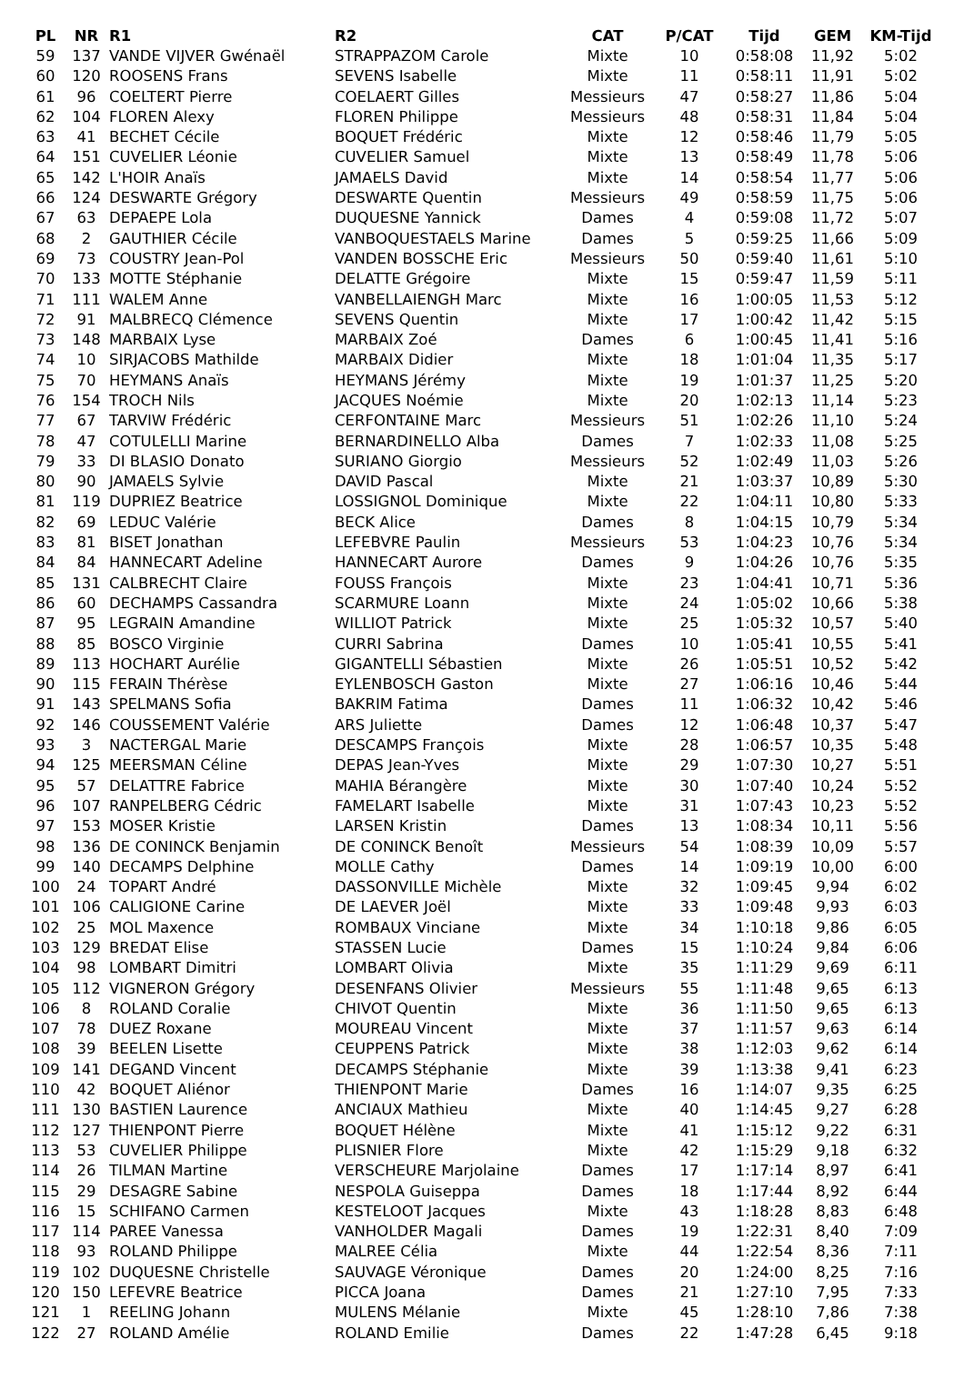| PL | NR | R1 | R2 | CAT | P/CAT | Tijd | GEM | KM-Tijd |
| --- | --- | --- | --- | --- | --- | --- | --- | --- |
| 59 | 137 | VANDE VIJVER Gwénaël | STRAPPAZOM Carole | Mixte | 10 | 0:58:08 | 11,92 | 5:02 |
| 60 | 120 | ROOSENS Frans | SEVENS Isabelle | Mixte | 11 | 0:58:11 | 11,91 | 5:02 |
| 61 | 96 | COELTERT Pierre | COELAERT Gilles | Messieurs | 47 | 0:58:27 | 11,86 | 5:04 |
| 62 | 104 | FLOREN Alexy | FLOREN Philippe | Messieurs | 48 | 0:58:31 | 11,84 | 5:04 |
| 63 | 41 | BECHET Cécile | BOQUET Frédéric | Mixte | 12 | 0:58:46 | 11,79 | 5:05 |
| 64 | 151 | CUVELIER Léonie | CUVELIER Samuel | Mixte | 13 | 0:58:49 | 11,78 | 5:06 |
| 65 | 142 | L'HOIR Anaïs | JAMAELS David | Mixte | 14 | 0:58:54 | 11,77 | 5:06 |
| 66 | 124 | DESWARTE Grégory | DESWARTE Quentin | Messieurs | 49 | 0:58:59 | 11,75 | 5:06 |
| 67 | 63 | DEPAEPE Lola | DUQUESNE Yannick | Dames | 4 | 0:59:08 | 11,72 | 5:07 |
| 68 | 2 | GAUTHIER Cécile | VANBOQUESTAELS Marine | Dames | 5 | 0:59:25 | 11,66 | 5:09 |
| 69 | 73 | COUSTRY Jean-Pol | VANDEN BOSSCHE Eric | Messieurs | 50 | 0:59:40 | 11,61 | 5:10 |
| 70 | 133 | MOTTE Stéphanie | DELATTE Grégoire | Mixte | 15 | 0:59:47 | 11,59 | 5:11 |
| 71 | 111 | WALEM Anne | VANBELLAIENGH Marc | Mixte | 16 | 1:00:05 | 11,53 | 5:12 |
| 72 | 91 | MALBRECQ Clémence | SEVENS Quentin | Mixte | 17 | 1:00:42 | 11,42 | 5:15 |
| 73 | 148 | MARBAIX Lyse | MARBAIX Zoé | Dames | 6 | 1:00:45 | 11,41 | 5:16 |
| 74 | 10 | SIRJACOBS Mathilde | MARBAIX Didier | Mixte | 18 | 1:01:04 | 11,35 | 5:17 |
| 75 | 70 | HEYMANS Anaïs | HEYMANS Jérémy | Mixte | 19 | 1:01:37 | 11,25 | 5:20 |
| 76 | 154 | TROCH Nils | JACQUES Noémie | Mixte | 20 | 1:02:13 | 11,14 | 5:23 |
| 77 | 67 | TARVIW Frédéric | CERFONTAINE Marc | Messieurs | 51 | 1:02:26 | 11,10 | 5:24 |
| 78 | 47 | COTULELLI Marine | BERNARDINELLO Alba | Dames | 7 | 1:02:33 | 11,08 | 5:25 |
| 79 | 33 | DI BLASIO Donato | SURIANO Giorgio | Messieurs | 52 | 1:02:49 | 11,03 | 5:26 |
| 80 | 90 | JAMAELS Sylvie | DAVID Pascal | Mixte | 21 | 1:03:37 | 10,89 | 5:30 |
| 81 | 119 | DUPRIEZ Beatrice | LOSSIGNOL Dominique | Mixte | 22 | 1:04:11 | 10,80 | 5:33 |
| 82 | 69 | LEDUC Valérie | BECK Alice | Dames | 8 | 1:04:15 | 10,79 | 5:34 |
| 83 | 81 | BISET Jonathan | LEFEBVRE Paulin | Messieurs | 53 | 1:04:23 | 10,76 | 5:34 |
| 84 | 84 | HANNECART Adeline | HANNECART Aurore | Dames | 9 | 1:04:26 | 10,76 | 5:35 |
| 85 | 131 | CALBRECHT Claire | FOUSS François | Mixte | 23 | 1:04:41 | 10,71 | 5:36 |
| 86 | 60 | DECHAMPS Cassandra | SCARMURE Loann | Mixte | 24 | 1:05:02 | 10,66 | 5:38 |
| 87 | 95 | LEGRAIN Amandine | WILLIOT Patrick | Mixte | 25 | 1:05:32 | 10,57 | 5:40 |
| 88 | 85 | BOSCO Virginie | CURRI Sabrina | Dames | 10 | 1:05:41 | 10,55 | 5:41 |
| 89 | 113 | HOCHART Aurélie | GIGANTELLI Sébastien | Mixte | 26 | 1:05:51 | 10,52 | 5:42 |
| 90 | 115 | FERAIN Thérèse | EYLENBOSCH Gaston | Mixte | 27 | 1:06:16 | 10,46 | 5:44 |
| 91 | 143 | SPELMANS Sofia | BAKRIM Fatima | Dames | 11 | 1:06:32 | 10,42 | 5:46 |
| 92 | 146 | COUSSEMENT Valérie | ARS Juliette | Dames | 12 | 1:06:48 | 10,37 | 5:47 |
| 93 | 3 | NACTERGAL Marie | DESCAMPS François | Mixte | 28 | 1:06:57 | 10,35 | 5:48 |
| 94 | 125 | MEERSMAN Céline | DEPAS Jean-Yves | Mixte | 29 | 1:07:30 | 10,27 | 5:51 |
| 95 | 57 | DELATTRE Fabrice | MAHIA Bérangère | Mixte | 30 | 1:07:40 | 10,24 | 5:52 |
| 96 | 107 | RANPELBERG Cédric | FAMELART Isabelle | Mixte | 31 | 1:07:43 | 10,23 | 5:52 |
| 97 | 153 | MOSER Kristie | LARSEN Kristin | Dames | 13 | 1:08:34 | 10,11 | 5:56 |
| 98 | 136 | DE CONINCK Benjamin | DE CONINCK Benoît | Messieurs | 54 | 1:08:39 | 10,09 | 5:57 |
| 99 | 140 | DECAMPS Delphine | MOLLE Cathy | Dames | 14 | 1:09:19 | 10,00 | 6:00 |
| 100 | 24 | TOPART André | DASSONVILLE Michèle | Mixte | 32 | 1:09:45 | 9,94 | 6:02 |
| 101 | 106 | CALIGIONE Carine | DE LAEVER Joël | Mixte | 33 | 1:09:48 | 9,93 | 6:03 |
| 102 | 25 | MOL Maxence | ROMBAUX Vinciane | Mixte | 34 | 1:10:18 | 9,86 | 6:05 |
| 103 | 129 | BREDAT Elise | STASSEN Lucie | Dames | 15 | 1:10:24 | 9,84 | 6:06 |
| 104 | 98 | LOMBART Dimitri | LOMBART Olivia | Mixte | 35 | 1:11:29 | 9,69 | 6:11 |
| 105 | 112 | VIGNERON Grégory | DESENFANS Olivier | Messieurs | 55 | 1:11:48 | 9,65 | 6:13 |
| 106 | 8 | ROLAND Coralie | CHIVOT Quentin | Mixte | 36 | 1:11:50 | 9,65 | 6:13 |
| 107 | 78 | DUEZ Roxane | MOUREAU Vincent | Mixte | 37 | 1:11:57 | 9,63 | 6:14 |
| 108 | 39 | BEELEN Lisette | CEUPPENS Patrick | Mixte | 38 | 1:12:03 | 9,62 | 6:14 |
| 109 | 141 | DEGAND Vincent | DECAMPS Stéphanie | Mixte | 39 | 1:13:38 | 9,41 | 6:23 |
| 110 | 42 | BOQUET Aliénor | THIENPONT Marie | Dames | 16 | 1:14:07 | 9,35 | 6:25 |
| 111 | 130 | BASTIEN Laurence | ANCIAUX Mathieu | Mixte | 40 | 1:14:45 | 9,27 | 6:28 |
| 112 | 127 | THIENPONT Pierre | BOQUET Hélène | Mixte | 41 | 1:15:12 | 9,22 | 6:31 |
| 113 | 53 | CUVELIER Philippe | PLISNIER Flore | Mixte | 42 | 1:15:29 | 9,18 | 6:32 |
| 114 | 26 | TILMAN Martine | VERSCHEURE Marjolaine | Dames | 17 | 1:17:14 | 8,97 | 6:41 |
| 115 | 29 | DESAGRE Sabine | NESPOLA Guiseppa | Dames | 18 | 1:17:44 | 8,92 | 6:44 |
| 116 | 15 | SCHIFANO Carmen | KESTELOOT Jacques | Mixte | 43 | 1:18:28 | 8,83 | 6:48 |
| 117 | 114 | PAREE Vanessa | VANHOLDER Magali | Dames | 19 | 1:22:31 | 8,40 | 7:09 |
| 118 | 93 | ROLAND Philippe | MALREE Célia | Mixte | 44 | 1:22:54 | 8,36 | 7:11 |
| 119 | 102 | DUQUESNE Christelle | SAUVAGE Véronique | Dames | 20 | 1:24:00 | 8,25 | 7:16 |
| 120 | 150 | LEFEVRE Beatrice | PICCA Joana | Dames | 21 | 1:27:10 | 7,95 | 7:33 |
| 121 | 1 | REELING Johann | MULENS Mélanie | Mixte | 45 | 1:28:10 | 7,86 | 7:38 |
| 122 | 27 | ROLAND Amélie | ROLAND Emilie | Dames | 22 | 1:47:28 | 6,45 | 9:18 |